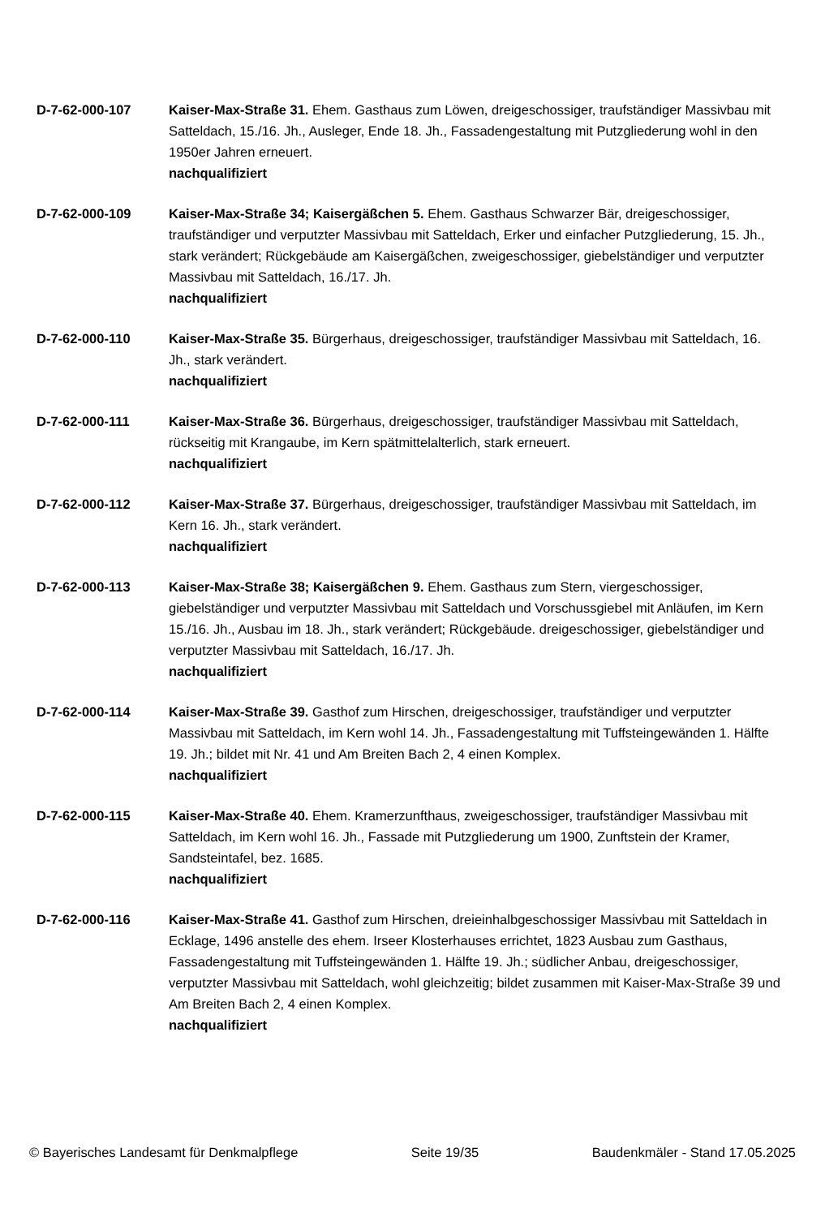D-7-62-000-107 Kaiser-Max-Straße 31. Ehem. Gasthaus zum Löwen, dreigeschossiger, traufständiger Massivbau mit Satteldach, 15./16. Jh., Ausleger, Ende 18. Jh., Fassadengestaltung mit Putzgliederung wohl in den 1950er Jahren erneuert.
nachqualifiziert
D-7-62-000-109 Kaiser-Max-Straße 34; Kaisergäßchen 5. Ehem. Gasthaus Schwarzer Bär, dreigeschossiger, traufständiger und verputzter Massivbau mit Satteldach, Erker und einfacher Putzgliederung, 15. Jh., stark verändert; Rückgebäude am Kaisergäßchen, zweigeschossiger, giebelständiger und verputzter Massivbau mit Satteldach, 16./17. Jh.
nachqualifiziert
D-7-62-000-110 Kaiser-Max-Straße 35. Bürgerhaus, dreigeschossiger, traufständiger Massivbau mit Satteldach, 16. Jh., stark verändert.
nachqualifiziert
D-7-62-000-111 Kaiser-Max-Straße 36. Bürgerhaus, dreigeschossiger, traufständiger Massivbau mit Satteldach, rückseitig mit Krangaube, im Kern spätmittelalterlich, stark erneuert.
nachqualifiziert
D-7-62-000-112 Kaiser-Max-Straße 37. Bürgerhaus, dreigeschossiger, traufständiger Massivbau mit Satteldach, im Kern 16. Jh., stark verändert.
nachqualifiziert
D-7-62-000-113 Kaiser-Max-Straße 38; Kaisergäßchen 9. Ehem. Gasthaus zum Stern, viergeschossiger, giebelständiger und verputzter Massivbau mit Satteldach und Vorschussgiebel mit Anläufen, im Kern 15./16. Jh., Ausbau im 18. Jh., stark verändert; Rückgebäude. dreigeschossiger, giebelständiger und verputzter Massivbau mit Satteldach, 16./17. Jh.
nachqualifiziert
D-7-62-000-114 Kaiser-Max-Straße 39. Gasthof zum Hirschen, dreigeschossiger, traufständiger und verputzter Massivbau mit Satteldach, im Kern wohl 14. Jh., Fassadengestaltung mit Tuffsteingewänden 1. Hälfte 19. Jh.; bildet mit Nr. 41 und Am Breiten Bach 2, 4 einen Komplex.
nachqualifiziert
D-7-62-000-115 Kaiser-Max-Straße 40. Ehem. Kramerzunfthaus, zweigeschossiger, traufständiger Massivbau mit Satteldach, im Kern wohl 16. Jh., Fassade mit Putzgliederung um 1900, Zunftstein der Kramer, Sandsteintafel, bez. 1685.
nachqualifiziert
D-7-62-000-116 Kaiser-Max-Straße 41. Gasthof zum Hirschen, dreieinhalbgeschossiger Massivbau mit Satteldach in Ecklage, 1496 anstelle des ehem. Irseer Klosterhauses errichtet, 1823 Ausbau zum Gasthaus, Fassadengestaltung mit Tuffsteingewänden 1. Hälfte 19. Jh.; südlicher Anbau, dreigeschossiger, verputzter Massivbau mit Satteldach, wohl gleichzeitig; bildet zusammen mit Kaiser-Max-Straße 39 und Am Breiten Bach 2, 4 einen Komplex.
nachqualifiziert
© Bayerisches Landesamt für Denkmalpflege Seite 19/35 Baudenkmäler - Stand 17.05.2025